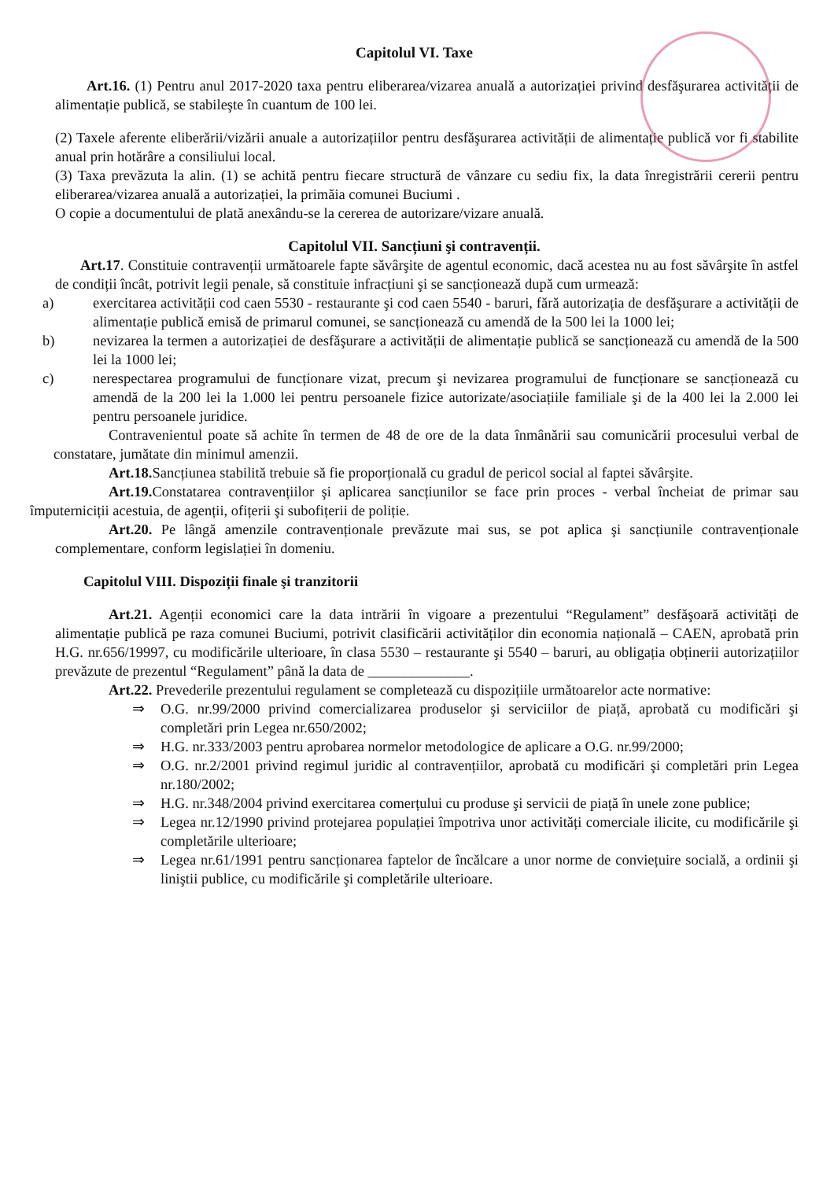Capitolul VI. Taxe
Art.16. (1) Pentru anul 2017-2020 taxa pentru eliberarea/vizarea anuală a autorizației privind desfăşurarea activității de alimentație publică, se stabileşte în cuantum de 100 lei.
(2) Taxele aferente eliberării/vizării anuale a autorizațiilor pentru desfăşurarea activității de alimentație publică vor fi stabilite anual prin hotărâre a consiliului local.
(3) Taxa prevăzuta la alin. (1) se achită pentru fiecare structură de vânzare cu sediu fix, la data înregistrării cererii pentru eliberarea/vizarea anuală a autorizației, la primăia comunei Buciumi .
O copie a documentului de plată anexându-se la cererea de autorizare/vizare anuală.
Capitolul VII. Sancțiuni şi contravenții.
Art.17. Constituie contravenții următoarele fapte săvârşite de agentul economic, dacă acestea nu au fost săvârşite în astfel de condiții încât, potrivit legii penale, să constituie infracțiuni şi se sancționează după cum urmează:
a) exercitarea activității cod caen 5530 - restaurante şi cod caen 5540 - baruri, fără autorizația de desfăşurare a activității de alimentație publică emisă de primarul comunei, se sancționează cu amendă de la 500 lei la 1000 lei;
b) nevizarea la termen a autorizației de desfăşurare a activității de alimentație publică se sancționează cu amendă de la 500 lei la 1000 lei;
c) nerespectarea programului de funcționare vizat, precum şi nevizarea programului de funcționare se sancționează cu amendă de la 200 lei la 1.000 lei pentru persoanele fizice autorizate/asociațiile familiale şi de la 400 lei la 2.000 lei pentru persoanele juridice.
Contravenientul poate să achite în termen de 48 de ore de la data înmânării sau comunicării procesului verbal de constatare, jumătate din minimul amenzii.
Art.18. Sancțiunea stabilită trebuie să fie proporțională cu gradul de pericol social al faptei săvârşite.
Art.19. Constatarea contravențiilor şi aplicarea sancțiunilor se face prin proces - verbal încheiat de primar sau împuterniciții acestuia, de agenții, ofițerii şi subofițerii de poliție.
Art.20. Pe lângă amenzile contravenționale prevăzute mai sus, se pot aplica şi sancțiunile contravenționale complementare, conform legislației în domeniu.
Capitolul VIII. Dispoziții finale şi tranzitorii
Art.21. Agenții economici care la data intrării în vigoare a prezentului “Regulament” desfăşoară activități de alimentație publică pe raza comunei Buciumi, potrivit clasificării activităților din economia națională – CAEN, aprobată prin H.G. nr.656/19997, cu modificările ulterioare, în clasa 5530 – restaurante şi 5540 – baruri, au obligația obținerii autorizațiilor prevăzute de prezentul “Regulament” până la data de ______________.
Art.22. Prevederile prezentului regulament se completează cu dispozițiile următoarelor acte normative:
⇒ O.G. nr.99/2000 privind comercializarea produselor şi serviciilor de piață, aprobată cu modificări şi completări prin Legea nr.650/2002;
⇒ H.G. nr.333/2003 pentru aprobarea normelor metodologice de aplicare a O.G. nr.99/2000;
⇒ O.G. nr.2/2001 privind regimul juridic al contravențiilor, aprobată cu modificări şi completări prin Legea nr.180/2002;
⇒ H.G. nr.348/2004 privind exercitarea comerțului cu produse şi servicii de piață în unele zone publice;
⇒ Legea nr.12/1990 privind protejarea populației împotriva unor activități comerciale ilicite, cu modificările şi completările ulterioare;
⇒ Legea nr.61/1991 pentru sancționarea faptelor de încălcare a unor norme de conviețuire socială, a ordinii şi liniştii publice, cu modificările şi completările ulterioare.